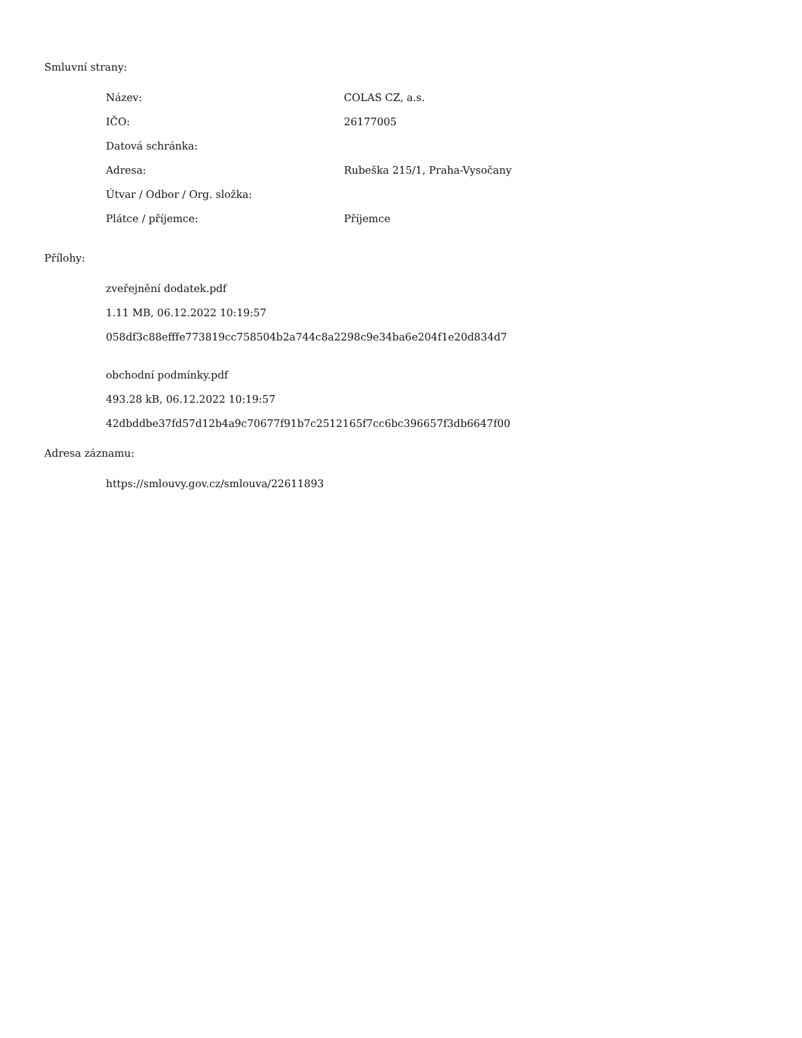Smluvní strany:
| Název: | COLAS CZ, a.s. |
| IČO: | 26177005 |
| Datová schránka: | |
| Adresa: | Rubeška 215/1, Praha-Vysočany |
| Útvar / Odbor / Org. složka: | |
| Plátce / příjemce: | Příjemce |
Přílohy:
zveřejnění dodatek.pdf
1.11 MB, 06.12.2022 10:19:57
058df3c88efffe773819cc758504b2a744c8a2298c9e34ba6e204f1e20d834d7
obchodní podmínky.pdf
493.28 kB, 06.12.2022 10:19:57
42dbddbe37fd57d12b4a9c70677f91b7c2512165f7cc6bc396657f3db6647f00
Adresa záznamu:
https://smlouvy.gov.cz/smlouva/22611893